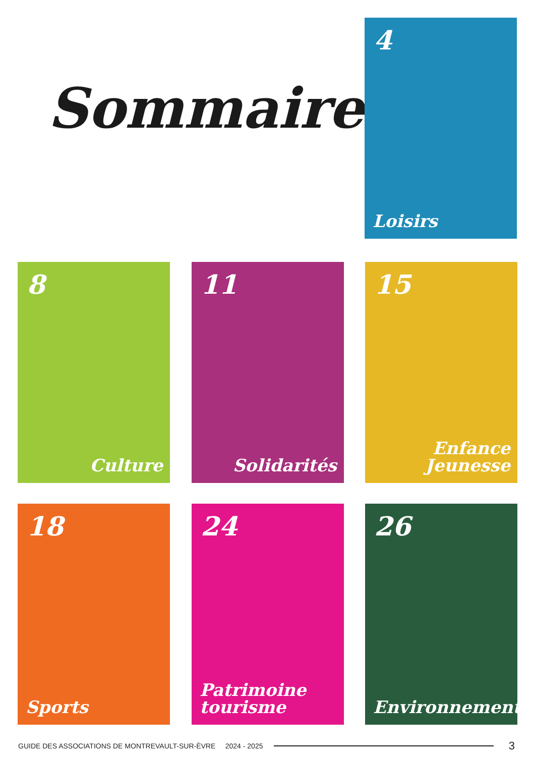Sommaire
4
Loisirs
8
Culture
11
Solidarités
15
Enfance
Jeunesse
18
Sports
24
Patrimoine
tourisme
26
Environnement
GUIDE DES ASSOCIATIONS DE MONTREVAULT-SUR-ÈVRE 2024 - 2025 3